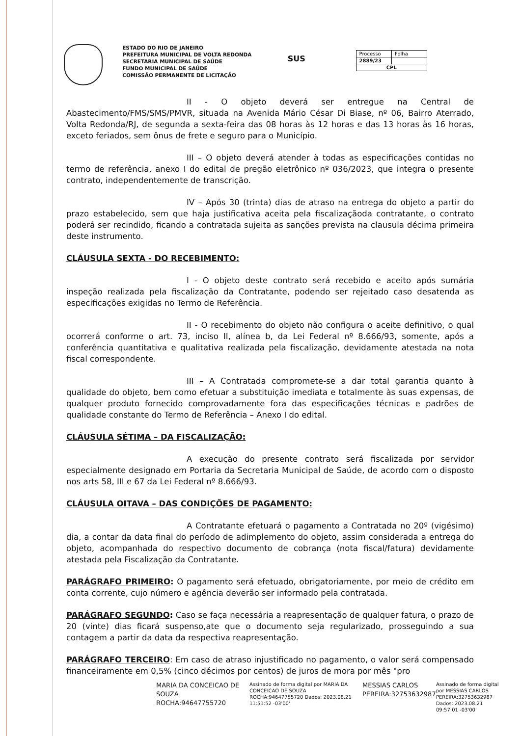ESTADO DO RIO DE JANEIRO
PREFEITURA MUNICIPAL DE VOLTA REDONDA
SECRETARIA MUNICIPAL DE SAÚDE
FUNDO MUNICIPAL DE SAÚDE
COMISSÃO PERMANENTE DE LICITAÇÃO
SUS
| Processo | Folha |
| 2889/23 | |
| CPL | |
II - O objeto deverá ser entregue na Central de Abastecimento/FMS/SMS/PMVR, situada na Avenida Mário César Di Biase, nº 06, Bairro Aterrado, Volta Redonda/RJ, de segunda a sexta-feira das 08 horas às 12 horas e das 13 horas às 16 horas, exceto feriados, sem ônus de frete e seguro para o Município.
III – O objeto deverá atender à todas as especificações contidas no termo de referência, anexo I do edital de pregão eletrônico nº 036/2023, que integra o presente contrato, independentemente de transcrição.
IV – Após 30 (trinta) dias de atraso na entrega do objeto a partir do prazo estabelecido, sem que haja justificativa aceita pela fiscalizaçãoda contratante, o contrato poderá ser recindido, ficando a contratada sujeita as sanções prevista na clausula décima primeira deste instrumento.
CLÁUSULA SEXTA - DO RECEBIMENTO:
I - O objeto deste contrato será recebido e aceito após sumária inspeção realizada pela fiscalização da Contratante, podendo ser rejeitado caso desatenda as especificações exigidas no Termo de Referência.
II - O recebimento do objeto não configura o aceite definitivo, o qual ocorrerá conforme o art. 73, inciso II, alínea b, da Lei Federal nº 8.666/93, somente, após a conferência quantitativa e qualitativa realizada pela fiscalização, devidamente atestada na nota fiscal correspondente.
III – A Contratada compromete-se a dar total garantia quanto à qualidade do objeto, bem como efetuar a substituição imediata e totalmente às suas expensas, de qualquer produto fornecido comprovadamente fora das especificações técnicas e padrões de qualidade constante do Termo de Referência – Anexo I do edital.
CLÁUSULA SÉTIMA – DA FISCALIZAÇÃO:
A execução do presente contrato será fiscalizada por servidor especialmente designado em Portaria da Secretaria Municipal de Saúde, de acordo com o disposto nos arts 58, III e 67 da Lei Federal nº 8.666/93.
CLÁUSULA OITAVA – DAS CONDIÇÕES DE PAGAMENTO:
A Contratante efetuará o pagamento a Contratada no 20º (vigésimo) dia, a contar da data final do período de adimplemento do objeto, assim considerada a entrega do objeto, acompanhada do respectivo documento de cobrança (nota fiscal/fatura) devidamente atestada pela Fiscalização da Contratante.
PARÁGRAFO PRIMEIRO: O pagamento será efetuado, obrigatoriamente, por meio de crédito em conta corrente, cujo número e agência deverão ser informado pela contratada.
PARÁGRAFO SEGUNDO: Caso se faça necessária a reapresentação de qualquer fatura, o prazo de 20 (vinte) dias ficará suspenso,ate que o documento seja regularizado, prosseguindo a sua contagem a partir da data da respectiva reapresentação.
PARÁGRAFO TERCEIRO: Em caso de atraso injustificado no pagamento, o valor será compensado financeiramente em 0,5% (cinco décimos por centos) de juros de mora por mês "pro
MARIA DA CONCEICAO DE SOUZA ROCHA:94647755720
Assinado de forma digital por MARIA DA CONCEICAO DE SOUZA ROCHA:94647755720 Dados: 2023.08.21 11:51:52 -03'00'
MESSIAS CARLOS PEREIRA:32753632987
Assinado de forma digital por MESSIAS CARLOS PEREIRA:32753632987 Dados: 2023.08.21 09:57:01 -03'00'